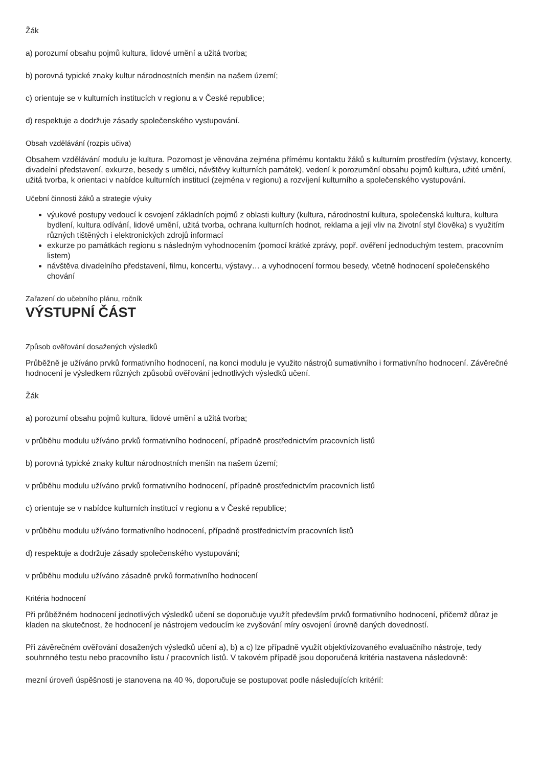Žák
a) porozumí obsahu pojmů kultura, lidové umění a užitá tvorba;
b) porovná typické znaky kultur národnostních menšin na našem území;
c) orientuje se v kulturních institucích v regionu a v České republice;
d) respektuje a dodržuje zásady společenského vystupování.
Obsah vzdělávání (rozpis učiva)
Obsahem vzdělávání modulu je kultura. Pozornost je věnována zejména přímému kontaktu žáků s kulturním prostředím (výstavy, koncerty, divadelní představení, exkurze, besedy s umělci, návštěvy kulturních památek), vedení k porozumění obsahu pojmů kultura, užité umění, užitá tvorba, k orientaci v nabídce kulturních institucí (zejména v regionu) a rozvíjení kulturního a společenského vystupování.
Učební činnosti žáků a strategie výuky
výukové postupy vedoucí k osvojení základních pojmů z oblasti kultury (kultura, národnostní kultura, společenská kultura, kultura bydlení, kultura odívání, lidové umění, užitá tvorba, ochrana kulturních hodnot, reklama a její vliv na životní styl člověka) s využitím různých tištěných i elektronických zdrojů informací
exkurze po památkách regionu s následným vyhodnocením (pomocí krátké zprávy, popř. ověření jednoduchým testem, pracovním listem)
návštěva divadelního představení, filmu, koncertu, výstavy… a vyhodnocení formou besedy, včetně hodnocení společenského chování
Zařazení do učebního plánu, ročník
VÝSTUPNÍ ČÁST
Způsob ověřování dosažených výsledků
Průběžně je užíváno prvků formativního hodnocení, na konci modulu je využito nástrojů sumativního i formativního hodnocení. Závěrečné hodnocení je výsledkem různých způsobů ověřování jednotlivých výsledků učení.
Žák
a) porozumí obsahu pojmů kultura, lidové umění a užitá tvorba;
v průběhu modulu užíváno prvků formativního hodnocení, případně prostřednictvím pracovních listů
b) porovná typické znaky kultur národnostních menšin na našem území;
v průběhu modulu užíváno prvků formativního hodnocení, případně prostřednictvím pracovních listů
c) orientuje se v nabídce kulturních institucí v regionu a v České republice;
v průběhu modulu užíváno formativního hodnocení, případně prostřednictvím pracovních listů
d) respektuje a dodržuje zásady společenského vystupování;
v průběhu modulu užíváno zásadně prvků formativního hodnocení
Kritéria hodnocení
Při průběžném hodnocení jednotlivých výsledků učení se doporučuje využít především prvků formativního hodnocení, přičemž důraz je kladen na skutečnost, že hodnocení je nástrojem vedoucím ke zvyšování míry osvojení úrovně daných dovedností.
Při závěrečném ověřování dosažených výsledků učení a), b) a c) lze případně využít objektivizovaného evaluačního nástroje, tedy souhrnného testu nebo pracovního listu / pracovních listů. V takovém případě jsou doporučená kritéria nastavena následovně:
mezní úroveň úspěšnosti je stanovena na 40 %, doporučuje se postupovat podle následujících kritérií: